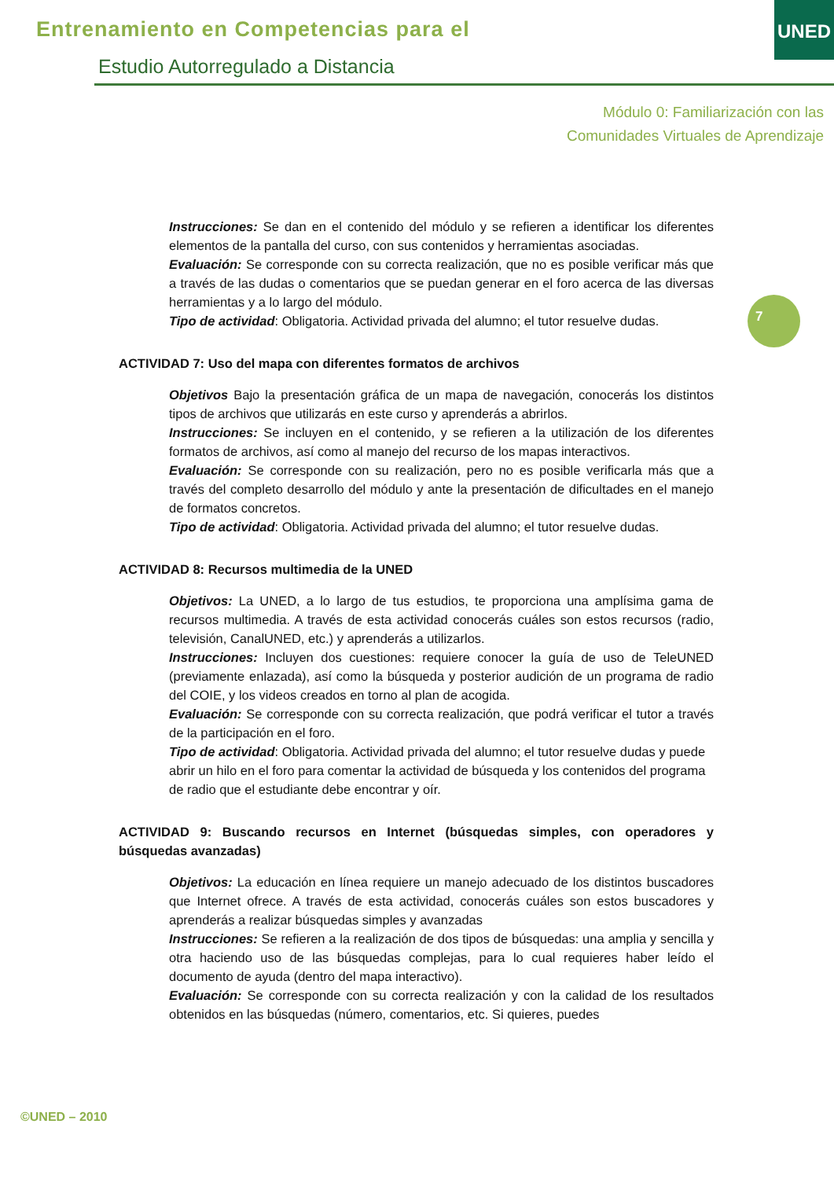Entrenamiento en Competencias para el
Estudio Autorregulado a Distancia
UNED
Módulo 0: Familiarización con las
Comunidades Virtuales de Aprendizaje
7
Instrucciones: Se dan en el contenido del módulo y se refieren a identificar los diferentes elementos de la pantalla del curso, con sus contenidos y herramientas asociadas.
Evaluación: Se corresponde con su correcta realización, que no es posible verificar más que a través de las dudas o comentarios que se puedan generar en el foro acerca de las diversas herramientas y a lo largo del módulo.
Tipo de actividad: Obligatoria. Actividad privada del alumno; el tutor resuelve dudas.
ACTIVIDAD 7: Uso del mapa con diferentes formatos de archivos
Objetivos Bajo la presentación gráfica de un mapa de navegación, conocerás los distintos tipos de archivos que utilizarás en este curso y aprenderás a abrirlos.
Instrucciones: Se incluyen en el contenido, y se refieren a la utilización de los diferentes formatos de archivos, así como al manejo del recurso de los mapas interactivos.
Evaluación: Se corresponde con su realización, pero no es posible verificarla más que a través del completo desarrollo del módulo y ante la presentación de dificultades en el manejo de formatos concretos.
Tipo de actividad: Obligatoria. Actividad privada del alumno; el tutor resuelve dudas.
ACTIVIDAD 8: Recursos multimedia de la UNED
Objetivos: La UNED, a lo largo de tus estudios, te proporciona una amplísima gama de recursos multimedia. A través de esta actividad conocerás cuáles son estos recursos (radio, televisión, CanalUNED, etc.) y aprenderás a utilizarlos.
Instrucciones: Incluyen dos cuestiones: requiere conocer la guía de uso de TeleUNED (previamente enlazada), así como la búsqueda y posterior audición de un programa de radio del COIE, y los videos creados en torno al plan de acogida.
Evaluación: Se corresponde con su correcta realización, que podrá verificar el tutor a través de la participación en el foro.
Tipo de actividad: Obligatoria. Actividad privada del alumno; el tutor resuelve dudas y puede abrir un hilo en el foro para comentar la actividad de búsqueda y los contenidos del programa de radio que el estudiante debe encontrar y oír.
ACTIVIDAD 9: Buscando recursos en Internet (búsquedas simples, con operadores y búsquedas avanzadas)
Objetivos: La educación en línea requiere un manejo adecuado de los distintos buscadores que Internet ofrece. A través de esta actividad, conocerás cuáles son estos buscadores y aprenderás a realizar búsquedas simples y avanzadas
Instrucciones: Se refieren a la realización de dos tipos de búsquedas: una amplia y sencilla y otra haciendo uso de las búsquedas complejas, para lo cual requieres haber leído el documento de ayuda (dentro del mapa interactivo).
Evaluación: Se corresponde con su correcta realización y con la calidad de los resultados obtenidos en las búsquedas (número, comentarios, etc. Si quieres, puedes
©UNED – 2010